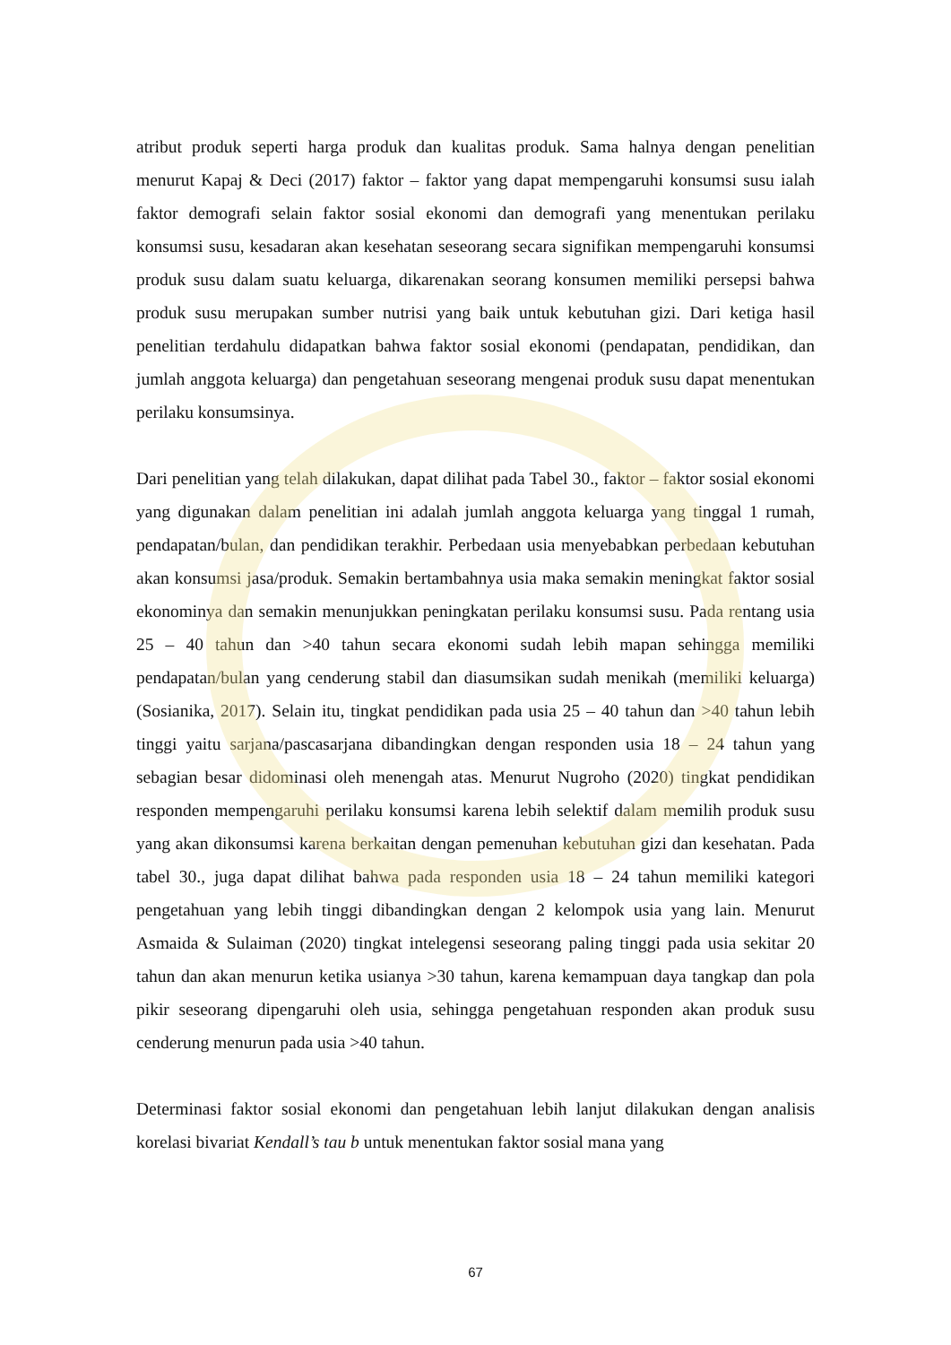atribut produk seperti harga produk dan kualitas produk. Sama halnya dengan penelitian menurut Kapaj & Deci (2017) faktor – faktor yang dapat mempengaruhi konsumsi susu ialah faktor demografi selain faktor sosial ekonomi dan demografi yang menentukan perilaku konsumsi susu, kesadaran akan kesehatan seseorang secara signifikan mempengaruhi konsumsi produk susu dalam suatu keluarga, dikarenakan seorang konsumen memiliki persepsi bahwa produk susu merupakan sumber nutrisi yang baik untuk kebutuhan gizi. Dari ketiga hasil penelitian terdahulu didapatkan bahwa faktor sosial ekonomi (pendapatan, pendidikan, dan jumlah anggota keluarga) dan pengetahuan seseorang mengenai produk susu dapat menentukan perilaku konsumsinya.
Dari penelitian yang telah dilakukan, dapat dilihat pada Tabel 30., faktor – faktor sosial ekonomi yang digunakan dalam penelitian ini adalah jumlah anggota keluarga yang tinggal 1 rumah, pendapatan/bulan, dan pendidikan terakhir. Perbedaan usia menyebabkan perbedaan kebutuhan akan konsumsi jasa/produk. Semakin bertambahnya usia maka semakin meningkat faktor sosial ekonominya dan semakin menunjukkan peningkatan perilaku konsumsi susu. Pada rentang usia 25 – 40 tahun dan >40 tahun secara ekonomi sudah lebih mapan sehingga memiliki pendapatan/bulan yang cenderung stabil dan diasumsikan sudah menikah (memiliki keluarga) (Sosianika, 2017). Selain itu, tingkat pendidikan pada usia 25 – 40 tahun dan >40 tahun lebih tinggi yaitu sarjana/pascasarjana dibandingkan dengan responden usia 18 – 24 tahun yang sebagian besar didominasi oleh menengah atas. Menurut Nugroho (2020) tingkat pendidikan responden mempengaruhi perilaku konsumsi karena lebih selektif dalam memilih produk susu yang akan dikonsumsi karena berkaitan dengan pemenuhan kebutuhan gizi dan kesehatan. Pada tabel 30., juga dapat dilihat bahwa pada responden usia 18 – 24 tahun memiliki kategori pengetahuan yang lebih tinggi dibandingkan dengan 2 kelompok usia yang lain. Menurut Asmaida & Sulaiman (2020) tingkat intelegensi seseorang paling tinggi pada usia sekitar 20 tahun dan akan menurun ketika usianya >30 tahun, karena kemampuan daya tangkap dan pola pikir seseorang dipengaruhi oleh usia, sehingga pengetahuan responden akan produk susu cenderung menurun pada usia >40 tahun.
Determinasi faktor sosial ekonomi dan pengetahuan lebih lanjut dilakukan dengan analisis korelasi bivariat Kendall’s tau b untuk menentukan faktor sosial mana yang
67